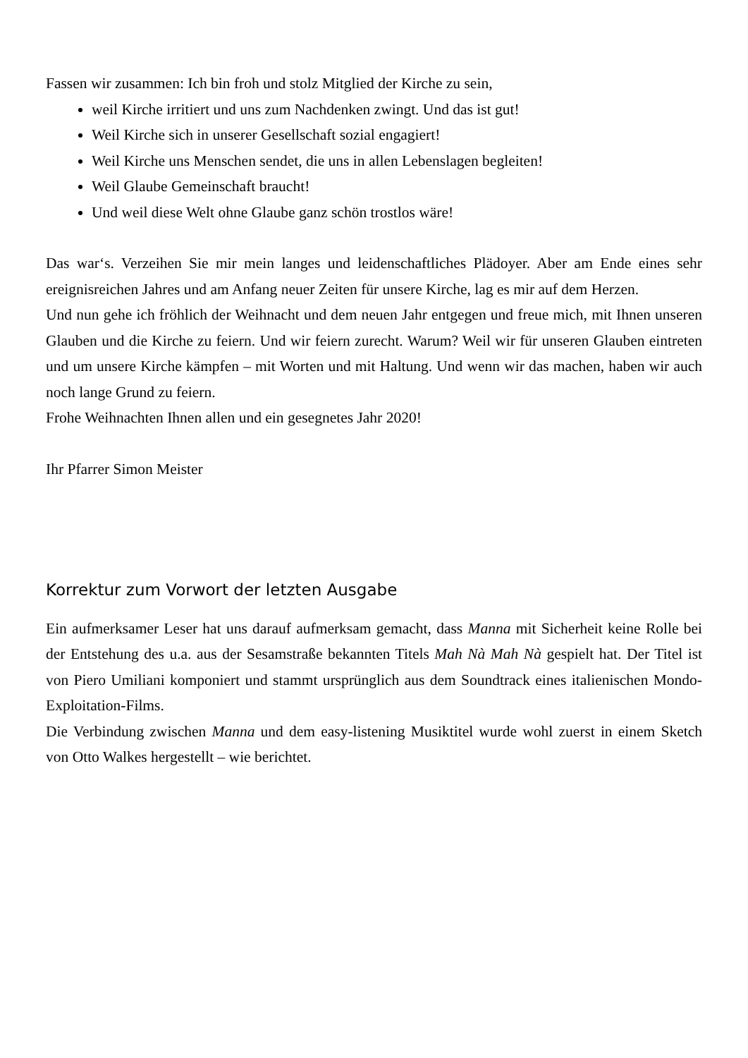Fassen wir zusammen: Ich bin froh und stolz Mitglied der Kirche zu sein,
weil Kirche irritiert und uns zum Nachdenken zwingt. Und das ist gut!
Weil Kirche sich in unserer Gesellschaft sozial engagiert!
Weil Kirche uns Menschen sendet, die uns in allen Lebenslagen begleiten!
Weil Glaube Gemeinschaft braucht!
Und weil diese Welt ohne Glaube ganz schön trostlos wäre!
Das war‘s. Verzeihen Sie mir mein langes und leidenschaftliches Plädoyer. Aber am Ende eines sehr ereignisreichen Jahres und am Anfang neuer Zeiten für unsere Kirche, lag es mir auf dem Herzen.
Und nun gehe ich fröhlich der Weihnacht und dem neuen Jahr entgegen und freue mich, mit Ihnen unseren Glauben und die Kirche zu feiern. Und wir feiern zurecht. Warum? Weil wir für unseren Glauben eintreten und um unsere Kirche kämpfen – mit Worten und mit Haltung. Und wenn wir das machen, haben wir auch noch lange Grund zu feiern.
Frohe Weihnachten Ihnen allen und ein gesegnetes Jahr 2020!
Ihr Pfarrer Simon Meister
Korrektur zum Vorwort der letzten Ausgabe
Ein aufmerksamer Leser hat uns darauf aufmerksam gemacht, dass Manna mit Sicherheit keine Rolle bei der Entstehung des u.a. aus der Sesamstraße bekannten Titels Mah Nà Mah Nà gespielt hat. Der Titel ist von Piero Umiliani komponiert und stammt ursprünglich aus dem Soundtrack eines italienischen Mondo-Exploitation-Films.
Die Verbindung zwischen Manna und dem easy-listening Musiktitel wurde wohl zuerst in einem Sketch von Otto Walkes hergestellt – wie berichtet.